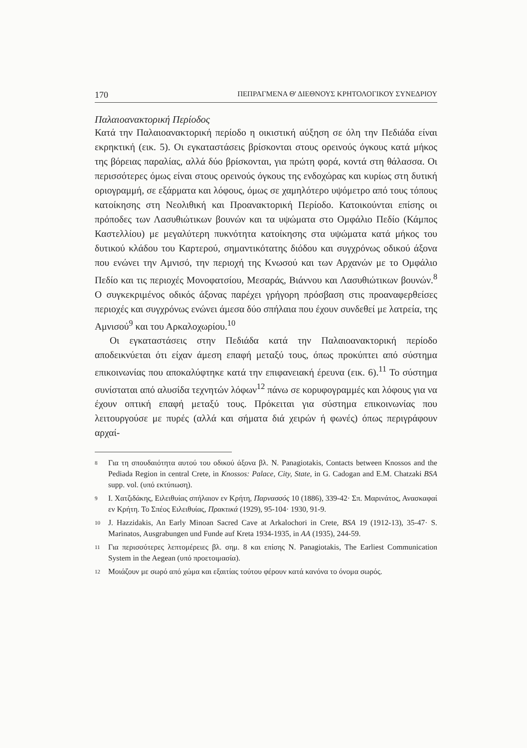170 ΠΕΠΡΑΓΜΕΝΑ Θ' ΔΙΕΘΝΟΥΣ ΚΡΗΤΟΛΟΓΙΚΟΥ ΣΥΝΕΔΡΙΟΥ
Παλαιοανακτορική Περίοδος
Κατά την Παλαιοανακτορική περίοδο η οικιστική αύξηση σε όλη την Πεδιάδα είναι εκρηκτική (εικ. 5). Οι εγκαταστάσεις βρίσκονται στους ορεινούς όγκους κατά μήκος της βόρειας παραλίας, αλλά δύο βρίσκονται, για πρώτη φορά, κοντά στη θάλασσα. Οι περισσότερες όμως είναι στους ορεινούς όγκους της ενδοχώρας και κυρίως στη δυτική οριογραμμή, σε εξάρματα και λόφους, όμως σε χαμηλότερο υψόμετρο από τους τόπους κατοίκησης στη Νεολιθική και Προανακτορική Περίοδο. Κατοικούνται επίσης οι πρόποδες των Λασυθιώτικων βουνών και τα υψώματα στο Ομφάλιο Πεδίο (Κάμπος Καστελλίου) με μεγαλύτερη πυκνότητα κατοίκησης στα υψώματα κατά μήκος του δυτικού κλάδου του Καρτερού, σημαντικότατης διόδου και συγχρόνως οδικού άξονα που ενώνει την Αμνισό, την περιοχή της Κνωσού και των Αρχανών με το Ομφάλιο Πεδίο και τις περιοχές Μονοφατσίου, Μεσαράς, Βιάννου και Λασυθιώτικων βουνών.<sup>8</sup> Ο συγκεκριμένος οδικός άξονας παρέχει γρήγορη πρόσβαση στις προαναφερθείσες περιοχές και συγχρόνως ενώνει άμεσα δύο σπήλαια που έχουν συνδεθεί με λατρεία, της Αμνισού<sup>9</sup> και του Αρκαλοχωρίου.<sup>10</sup>
Οι εγκαταστάσεις στην Πεδιάδα κατά την Παλαιοανακτορική περίοδο αποδεικνύεται ότι είχαν άμεση επαφή μεταξύ τους, όπως προκύπτει από σύστημα επικοινωνίας που αποκαλύφτηκε κατά την επιφανειακή έρευνα (εικ. 6).<sup>11</sup> Το σύστημα συνίσταται από αλυσίδα τεχνητών λόφων<sup>12</sup> πάνω σε κορυφογραμμές και λόφους για να έχουν οπτική επαφή μεταξύ τους. Πρόκειται για σύστημα επικοινωνίας που λειτουργούσε με πυρές (αλλά και σήματα διά χειρών ή φωνές) όπως περιγράφουν αρχαί-
8
Για τη σπουδαιότητα αυτού του οδικού άξονα βλ. N. Panagiotakis, Contacts between Knossos and the Pediada Region in central Crete, in Knossos: Palace, City, State, in G. Cadogan and E.M. Chatzaki BSA supp. vol. (υπό εκτύπωση).
9
Ι. Χατζιδάκης, Ειλειθυίας σπήλαιον εν Κρήτη, Παρνασσός 10 (1886), 339-42· Σπ. Μαρινάτος, Ανασκαφαί εν Κρήτη. Το Σπέος Ειλειθυίας, Πρακτικά (1929), 95-104· 1930, 91-9.
10
J. Hazzidakis, An Early Minoan Sacred Cave at Arkalochori in Crete, BSA 19 (1912-13), 35-47· S. Marinatos, Ausgrabungen und Funde auf Kreta 1934-1935, in AA (1935), 244-59.
11
Για περισσότερες λεπτομέρειες βλ. σημ. 8 και επίσης N. Panagiotakis, The Earliest Communication System in the Aegean (υπό προετοιμασία).
12
Μοιάζουν με σωρό από χώμα και εξαιτίας τούτου φέρουν κατά κανόνα το όνομα σωρός.